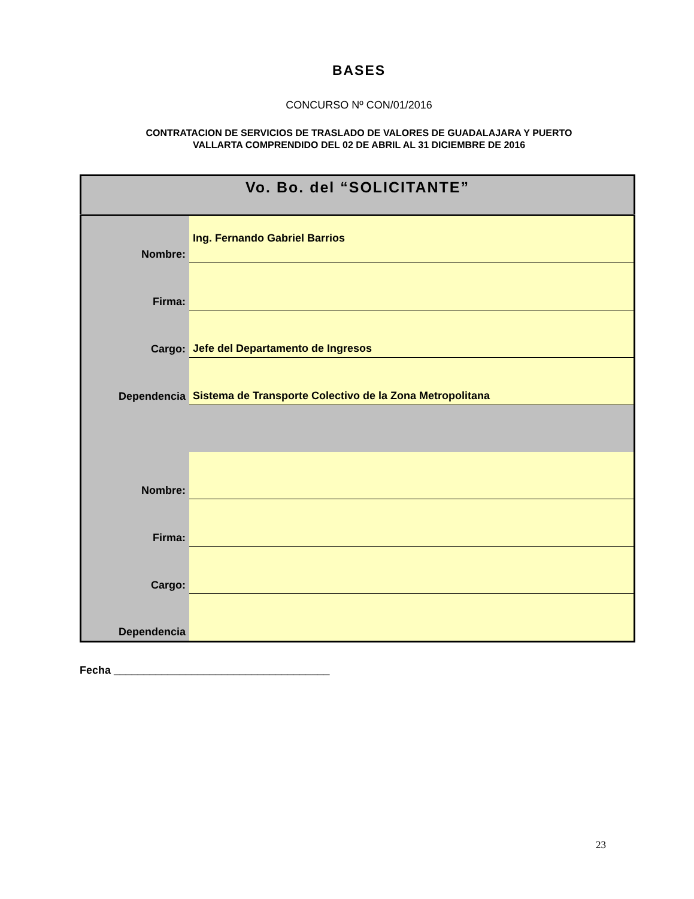BASES
CONCURSO Nº CON/01/2016
CONTRATACION DE SERVICIOS DE TRASLADO DE VALORES DE GUADALAJARA Y PUERTO
VALLARTA COMPRENDIDO DEL 02 DE ABRIL AL 31 DICIEMBRE DE 2016
| Vo. Bo. del “SOLICITANTE” | |
| --- | --- |
| Nombre: | Ing. Fernando Gabriel Barrios |
| Firma: | |
| Cargo: | Jefe del Departamento de Ingresos |
| Dependencia | Sistema de Transporte Colectivo de la Zona Metropolitana |
| Nombre: | |
| Firma: | |
| Cargo: | |
| Dependencia | |
Fecha ____________________________________
23